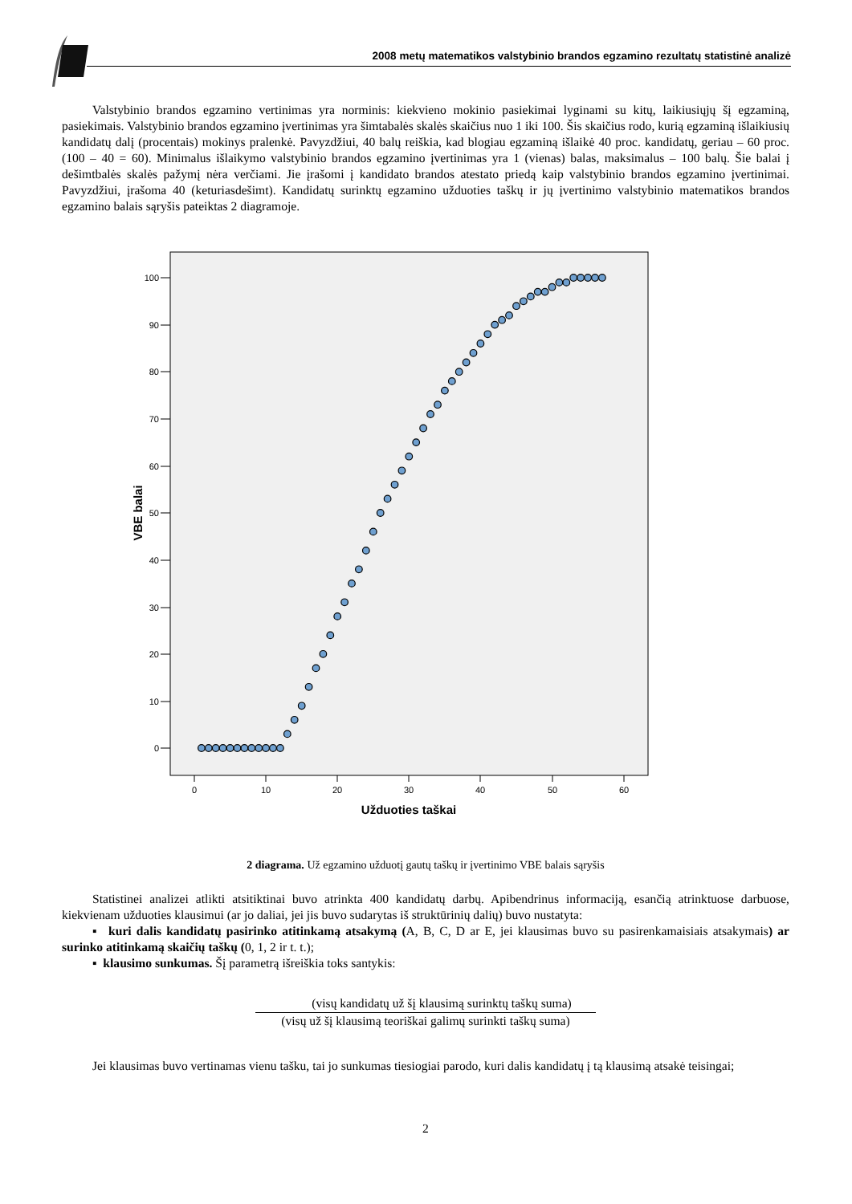2008 metų matematikos valstybinio brandos egzamino rezultatų statistinė analizė
Valstybinio brandos egzamino vertinimas yra norminis: kiekvieno mokinio pasiekimai lyginami su kitų, laikiusiųjų šį egzaminą, pasiekimais. Valstybinio brandos egzamino įvertinimas yra šimtabalės skalės skaičius nuo 1 iki 100. Šis skaičius rodo, kurią egzaminą išlaikiusių kandidatų dalį (procentais) mokinys pralenkė. Pavyzdžiui, 40 balų reiškia, kad blogiau egzaminą išlaikė 40 proc. kandidatų, geriau – 60 proc. (100 – 40 = 60). Minimalus išlaikymo valstybinio brandos egzamino įvertinimas yra 1 (vienas) balas, maksimalus – 100 balų. Šie balai į dešimtbalės skalės pažymį nėra verčiami. Jie įrašomi į kandidato brandos atestato priedą kaip valstybinio brandos egzamino įvertinimai. Pavyzdžiui, įrašoma 40 (keturiasdešimt). Kandidatų surinktų egzamino užduoties taškų ir jų įvertinimo valstybinio matematikos brandos egzamino balais sąryšis pateiktas 2 diagramoje.
100
90
80
70
60
50
40
30
20
10
0
0
10
20
30
40
50
60
Užduoties taškai
VBE balai
2 diagrama. Už egzamino užduotį gautų taškų ir įvertinimo VBE balais sąryšis
Statistinei analizei atlikti atsitiktinai buvo atrinkta 400 kandidatų darbų. Apibendrinus informaciją, esančią atrinktuose darbuose, kiekvienam užduoties klausimui (ar jo daliai, jei jis buvo sudarytas iš struktūrinių dalių) buvo nustatyta:
▪ kuri dalis kandidatų pasirinko atitinkamą atsakymą (A, B, C, D ar E, jei klausimas buvo su pasirenkamaisiais atsakymais) ar surinko atitinkamą skaičių taškų (0, 1, 2 ir t. t.);
▪ klausimo sunkumas. Šį parametrą išreiškia toks santykis:
(visų kandidatų už šį klausimą surinktų taškų suma)
(visų už šį klausimą teoriškai galimų surinkti taškų suma)
Jei klausimas buvo vertinamas vienu tašku, tai jo sunkumas tiesiogiai parodo, kuri dalis kandidatų į tą klausimą atsakė teisingai;
2